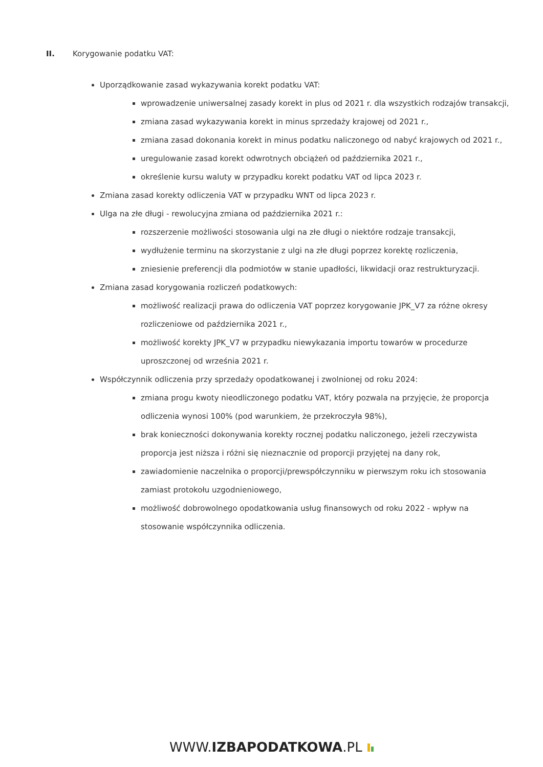II. Korygowanie podatku VAT:
Uporządkowanie zasad wykazywania korekt podatku VAT:
wprowadzenie uniwersalnej zasady korekt in plus od 2021 r. dla wszystkich rodzajów transakcji,
zmiana zasad wykazywania korekt in minus sprzedaży krajowej od 2021 r.,
zmiana zasad dokonania korekt in minus podatku naliczonego od nabyć krajowych od 2021 r.,
uregulowanie zasad korekt odwrotnych obciążeń od października 2021 r.,
określenie kursu waluty w przypadku korekt podatku VAT od lipca 2023 r.
Zmiana zasad korekty odliczenia VAT w przypadku WNT od lipca 2023 r.
Ulga na złe długi - rewolucyjna zmiana od października 2021 r.:
rozszerzenie możliwości stosowania ulgi na złe długi o niektóre rodzaje transakcji,
wydłużenie terminu na skorzystanie z ulgi na złe długi poprzez korektę rozliczenia,
zniesienie preferencji dla podmiotów w stanie upadłości, likwidacji oraz restrukturyzacji.
Zmiana zasad korygowania rozliczeń podatkowych:
możliwość realizacji prawa do odliczenia VAT poprzez korygowanie JPK_V7 za różne okresy rozliczeniowe od października 2021 r.,
możliwość korekty JPK_V7 w przypadku niewykazania importu towarów w procedurze uproszczonej od września 2021 r.
Współczynnik odliczenia przy sprzedaży opodatkowanej i zwolnionej od roku 2024:
zmiana progu kwoty nieodliczonego podatku VAT, który pozwala na przyjęcie, że proporcja odliczenia wynosi 100% (pod warunkiem, że przekroczyła 98%),
brak konieczności dokonywania korekty rocznej podatku naliczonego, jeżeli rzeczywista proporcja jest niższa i różni się nieznacznie od proporcji przyjętej na dany rok,
zawiadomienie naczelnika o proporcji/prewspółczynniku w pierwszym roku ich stosowania zamiast protokołu uzgodnieniowego,
możliwość dobrowolnego opodatkowania usług finansowych od roku 2022 - wpływ na stosowanie współczynnika odliczenia.
WWW.IZBAPODATKOWA.PL